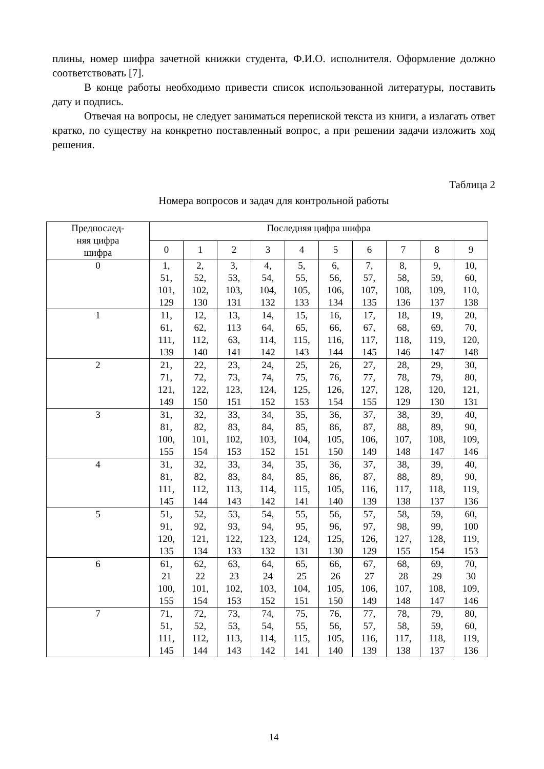плины, номер шифра зачетной книжки студента, Ф.И.О. исполнителя. Оформление должно соответствовать [7].
В конце работы необходимо привести список использованной литературы, поставить дату и подпись.
Отвечая на вопросы, не следует заниматься перепиской текста из книги, а излагать ответ кратко, по существу на конкретно поставленный вопрос, а при решении задачи изложить ход решения.
Таблица 2
Номера вопросов и задач для контрольной работы
| Предпослед- няя цифра шифра | Последняя цифра шифра | | | | | | | | | |
| --- | --- | --- | --- | --- | --- | --- | --- | --- | --- | --- |
| | 0 | 1 | 2 | 3 | 4 | 5 | 6 | 7 | 8 | 9 |
| 0 | 1, 51, 101, 129 | 2, 52, 102, 130 | 3, 53, 103, 131 | 4, 54, 104, 132 | 5, 55, 105, 133 | 6, 56, 106, 134 | 7, 57, 107, 135 | 8, 58, 108, 136 | 9, 59, 109, 137 | 10, 60, 110, 138 |
| 1 | 11, 61, 111, 139 | 12, 62, 112, 140 | 13, 113 63, 141 | 14, 64, 114, 142 | 15, 65, 115, 143 | 16, 66, 116, 144 | 17, 67, 117, 145 | 18, 68, 118, 146 | 19, 69, 119, 147 | 20, 70, 120, 148 |
| 2 | 21, 71, 121, 149 | 22, 72, 122, 150 | 23, 73, 123, 151 | 24, 74, 124, 152 | 25, 75, 125, 153 | 26, 76, 126, 154 | 27, 77, 127, 155 | 28, 78, 128, 129 | 29, 79, 120, 130 | 30, 80, 121, 131 |
| 3 | 31, 81, 100, 155 | 32, 82, 101, 154 | 33, 83, 102, 153 | 34, 84, 103, 152 | 35, 85, 104, 151 | 36, 86, 105, 150 | 37, 87, 106, 149 | 38, 88, 107, 148 | 39, 89, 108, 147 | 40, 90, 109, 146 |
| 4 | 31, 81, 111, 145 | 32, 82, 112, 144 | 33, 83, 113, 143 | 34, 84, 114, 142 | 35, 85, 115, 141 | 36, 86, 105, 140 | 37, 87, 116, 139 | 38, 88, 117, 138 | 39, 89, 118, 137 | 40, 90, 119, 136 |
| 5 | 51, 91, 120, 135 | 52, 92, 121, 134 | 53, 93, 122, 133 | 54, 94, 123, 132 | 55, 95, 124, 131 | 56, 96, 125, 130 | 57, 97, 126, 129 | 58, 98, 127, 155 | 59, 99, 128, 154 | 60, 100 119, 153 |
| 6 | 61, 21 100, 155 | 62, 22 101, 154 | 63, 23 102, 153 | 64, 24 103, 152 | 65, 25 104, 151 | 66, 26 105, 150 | 67, 27 106, 149 | 68, 28 107, 148 | 69, 29 108, 147 | 70, 30 109, 146 |
| 7 | 71, 51, 111, 145 | 72, 52, 112, 144 | 73, 53, 113, 143 | 74, 54, 114, 142 | 75, 55, 115, 141 | 76, 56, 105, 140 | 77, 57, 116, 139 | 78, 58, 117, 138 | 79, 59, 118, 137 | 80, 60, 119, 136 |
14